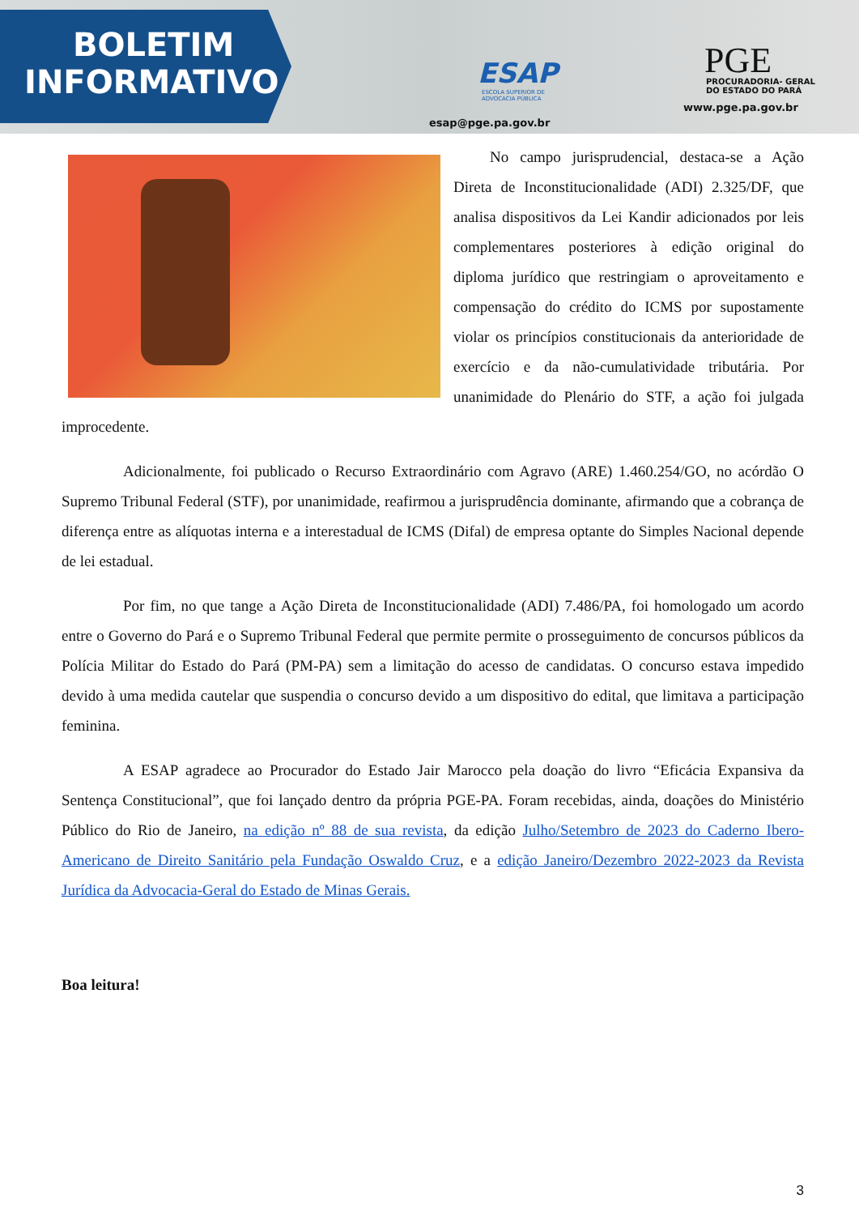BOLETIM
INFORMATIVO
ESAP
ESCOLA SUPERIOR DE ADVOCACIA PÚBLICA
esap@pge.pa.gov.br
PGE
PROCURADORIA- GERAL
DO ESTADO DO PARÁ
www.pge.pa.gov.br
No campo jurisprudencial, destaca-se a Ação Direta de Inconstitucionalidade (ADI) 2.325/DF, que analisa dispositivos da Lei Kandir adicionados por leis complementares posteriores à edição original do diploma jurídico que restringiam o aproveitamento e compensação do crédito do ICMS por supostamente violar os princípios constitucionais da anterioridade de exercício e da não-cumulatividade tributária. Por unanimidade do Plenário do STF, a ação foi julgada improcedente.
Adicionalmente, foi publicado o Recurso Extraordinário com Agravo (ARE) 1.460.254/GO, no acórdão O Supremo Tribunal Federal (STF), por unanimidade, reafirmou a jurisprudência dominante, afirmando que a cobrança de diferença entre as alíquotas interna e a interestadual de ICMS (Difal) de empresa optante do Simples Nacional depende de lei estadual.
Por fim, no que tange a Ação Direta de Inconstitucionalidade (ADI) 7.486/PA, foi homologado um acordo entre o Governo do Pará e o Supremo Tribunal Federal que permite permite o prosseguimento de concursos públicos da Polícia Militar do Estado do Pará (PM-PA) sem a limitação do acesso de candidatas. O concurso estava impedido devido à uma medida cautelar que suspendia o concurso devido a um dispositivo do edital, que limitava a participação feminina.
A ESAP agradece ao Procurador do Estado Jair Marocco pela doação do livro “Eficácia Expansiva da Sentença Constitucional”, que foi lançado dentro da própria PGE-PA. Foram recebidas, ainda, doações do Ministério Público do Rio de Janeiro, na edição nº 88 de sua revista, da edição Julho/Setembro de 2023 do Caderno Ibero-Americano de Direito Sanitário pela Fundação Oswaldo Cruz, e a edição Janeiro/Dezembro 2022-2023 da Revista Jurídica da Advocacia-Geral do Estado de Minas Gerais.
Boa leitura!
3